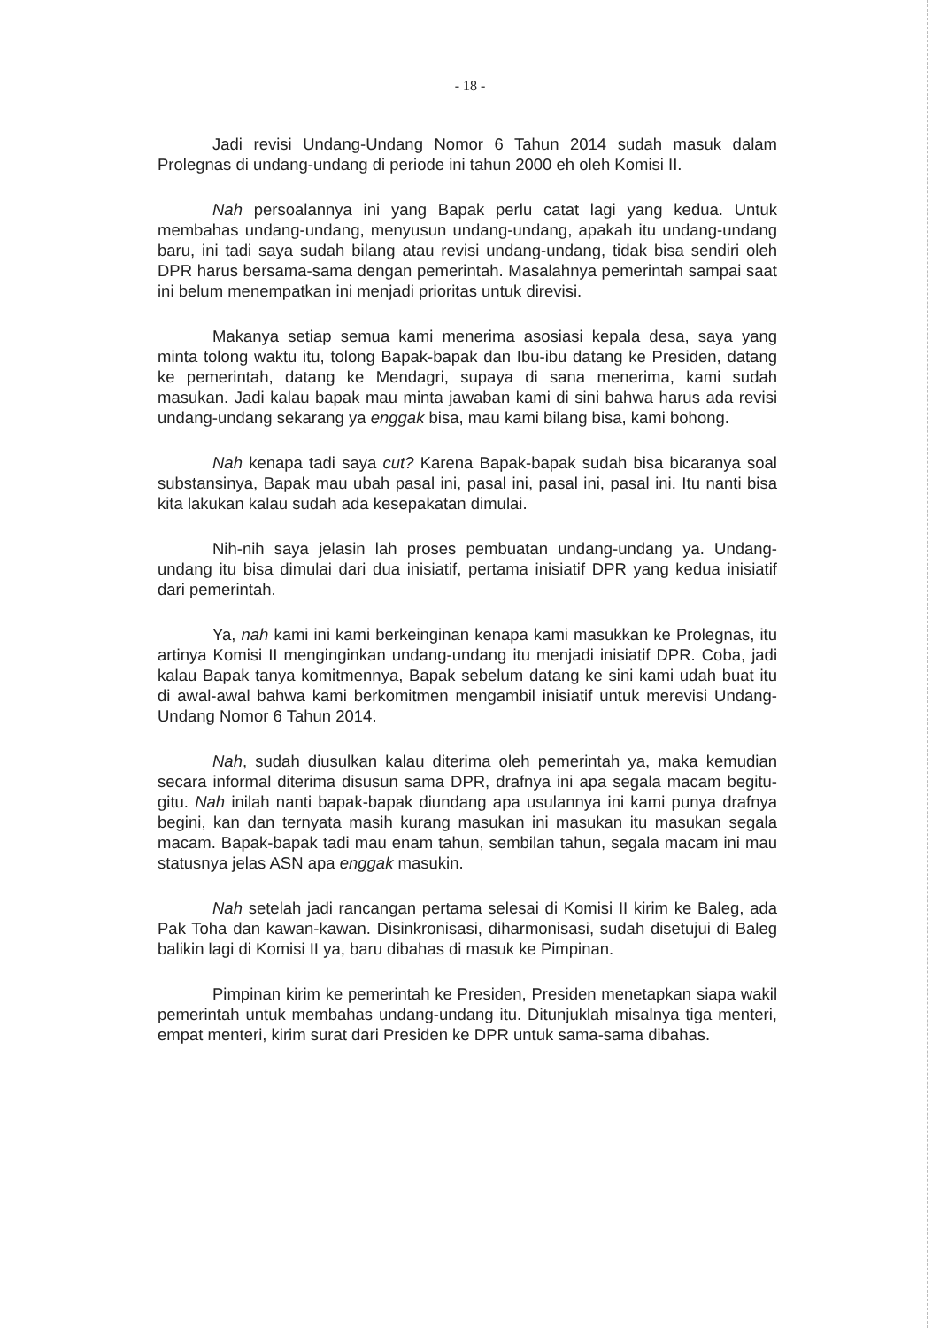- 18 -
Jadi revisi Undang-Undang Nomor 6 Tahun 2014 sudah masuk dalam Prolegnas di undang-undang di periode ini tahun 2000 eh oleh Komisi II.
Nah persoalannya ini yang Bapak perlu catat lagi yang kedua. Untuk membahas undang-undang, menyusun undang-undang, apakah itu undang-undang baru, ini tadi saya sudah bilang atau revisi undang-undang, tidak bisa sendiri oleh DPR harus bersama-sama dengan pemerintah. Masalahnya pemerintah sampai saat ini belum menempatkan ini menjadi prioritas untuk direvisi.
Makanya setiap semua kami menerima asosiasi kepala desa, saya yang minta tolong waktu itu, tolong Bapak-bapak dan Ibu-ibu datang ke Presiden, datang ke pemerintah, datang ke Mendagri, supaya di sana menerima, kami sudah masukan. Jadi kalau bapak mau minta jawaban kami di sini bahwa harus ada revisi undang-undang sekarang ya enggak bisa, mau kami bilang bisa, kami bohong.
Nah kenapa tadi saya cut? Karena Bapak-bapak sudah bisa bicaranya soal substansinya, Bapak mau ubah pasal ini, pasal ini, pasal ini, pasal ini. Itu nanti bisa kita lakukan kalau sudah ada kesepakatan dimulai.
Nih-nih saya jelasin lah proses pembuatan undang-undang ya. Undang-undang itu bisa dimulai dari dua inisiatif, pertama inisiatif DPR yang kedua inisiatif dari pemerintah.
Ya, nah kami ini kami berkeinginan kenapa kami masukkan ke Prolegnas, itu artinya Komisi II menginginkan undang-undang itu menjadi inisiatif DPR. Coba, jadi kalau Bapak tanya komitmennya, Bapak sebelum datang ke sini kami udah buat itu di awal-awal bahwa kami berkomitmen mengambil inisiatif untuk merevisi Undang-Undang Nomor 6 Tahun 2014.
Nah, sudah diusulkan kalau diterima oleh pemerintah ya, maka kemudian secara informal diterima disusun sama DPR, drafnya ini apa segala macam begitu-gitu. Nah inilah nanti bapak-bapak diundang apa usulannya ini kami punya drafnya begini, kan dan ternyata masih kurang masukan ini masukan itu masukan segala macam. Bapak-bapak tadi mau enam tahun, sembilan tahun, segala macam ini mau statusnya jelas ASN apa enggak masukin.
Nah setelah jadi rancangan pertama selesai di Komisi II kirim ke Baleg, ada Pak Toha dan kawan-kawan. Disinkronisasi, diharmonisasi, sudah disetujui di Baleg balikin lagi di Komisi II ya, baru dibahas di masuk ke Pimpinan.
Pimpinan kirim ke pemerintah ke Presiden, Presiden menetapkan siapa wakil pemerintah untuk membahas undang-undang itu. Ditunjuklah misalnya tiga menteri, empat menteri, kirim surat dari Presiden ke DPR untuk sama-sama dibahas.